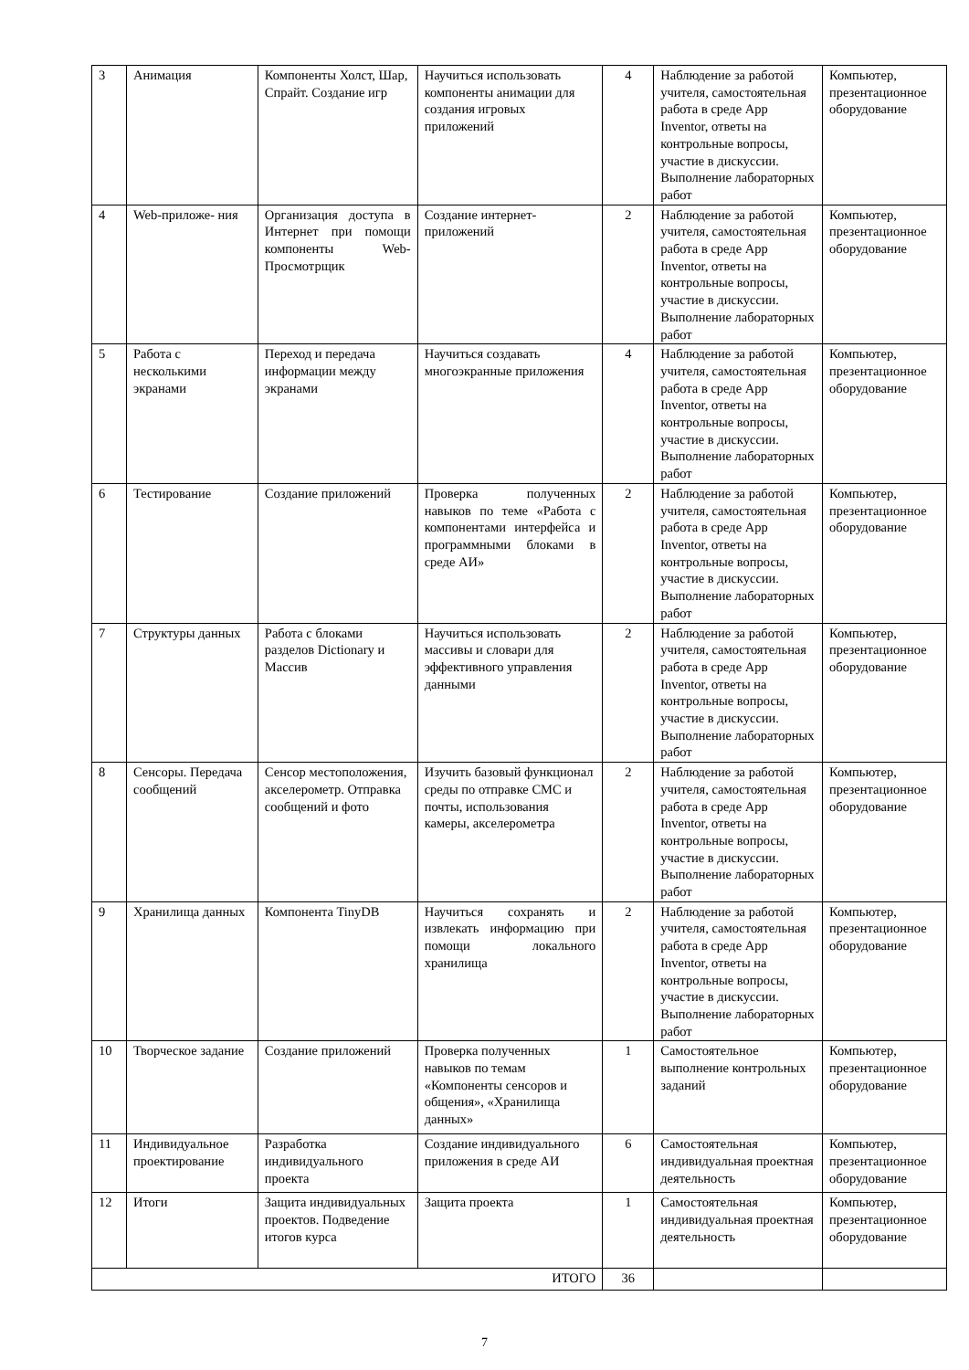| 3 | Анимация | Компоненты Холст, Шар, Спрайт. Создание игр | Научиться использовать компоненты анимации для создания игровых приложений | 4 | Наблюдение за работой учителя, самостоятельная работа в среде App Inventor, ответы на контрольные вопросы, участие в дискуссии. Выполнение лабораторных работ | Компьютер, презентационное оборудование |
| 4 | Web-приложе- ния | Организация доступа в Интернет при помощи компоненты Web-Просмотрщик | Создание интернет-приложений | 2 | Наблюдение за работой учителя, самостоятельная работа в среде App Inventor, ответы на контрольные вопросы, участие в дискуссии. Выполнение лабораторных работ | Компьютер, презентационное оборудование |
| 5 | Работа с несколькими экранами | Переход и передача информации между экранами | Научиться создавать многоэкранные приложения | 4 | Наблюдение за работой учителя, самостоятельная работа в среде App Inventor, ответы на контрольные вопросы, участие в дискуссии. Выполнение лабораторных работ | Компьютер, презентационное оборудование |
| 6 | Тестирование | Создание приложений | Проверка полученных навыков по теме «Работа с компонентами интерфейса и программными блоками в среде АИ» | 2 | Наблюдение за работой учителя, самостоятельная работа в среде App Inventor, ответы на контрольные вопросы, участие в дискуссии. Выполнение лабораторных работ | Компьютер, презентационное оборудование |
| 7 | Структуры данных | Работа с блоками разделов Dictionary и Массив | Научиться использовать массивы и словари для эффективного управления данными | 2 | Наблюдение за работой учителя, самостоятельная работа в среде App Inventor, ответы на контрольные вопросы, участие в дискуссии. Выполнение лабораторных работ | Компьютер, презентационное оборудование |
| 8 | Сенсоры. Передача сообщений | Сенсор местоположения, акселерометр. Отправка сообщений и фото | Изучить базовый функционал среды по отправке СМС и почты, использования камеры, акселерометра | 2 | Наблюдение за работой учителя, самостоятельная работа в среде App Inventor, ответы на контрольные вопросы, участие в дискуссии. Выполнение лабораторных работ | Компьютер, презентационное оборудование |
| 9 | Хранилища данных | Компонента TinyDB | Научиться сохранять и извлекать информацию при помощи локального хранилища | 2 | Наблюдение за работой учителя, самостоятельная работа в среде App Inventor, ответы на контрольные вопросы, участие в дискуссии. Выполнение лабораторных работ | Компьютер, презентационное оборудование |
| 10 | Творческое задание | Создание приложений | Проверка полученных навыков по темам «Компоненты сенсоров и общения», «Хранилища данных» | 1 | Самостоятельное выполнение контрольных заданий | Компьютер, презентационное оборудование |
| 11 | Индивидуальное проектирование | Разработка индивидуального проекта | Создание индивидуального приложения в среде АИ | 6 | Самостоятельная индивидуальная проектная деятельность | Компьютер, презентационное оборудование |
| 12 | Итоги | Защита индивидуальных проектов. Подведение итогов курса | Защита проекта | 1 | Самостоятельная индивидуальная проектная деятельность | Компьютер, презентационное оборудование |
| ИТОГО | | | | 36 | | |
7